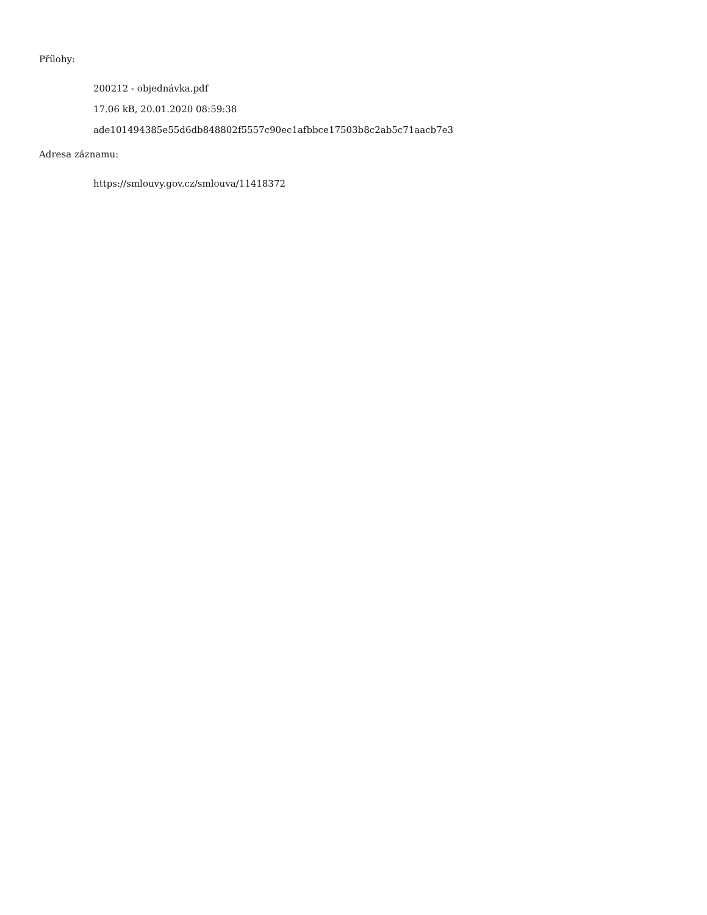Přílohy:
200212 - objednávka.pdf
17.06 kB, 20.01.2020 08:59:38
ade101494385e55d6db848802f5557c90ec1afbbce17503b8c2ab5c71aacb7e3
Adresa záznamu:
https://smlouvy.gov.cz/smlouva/11418372